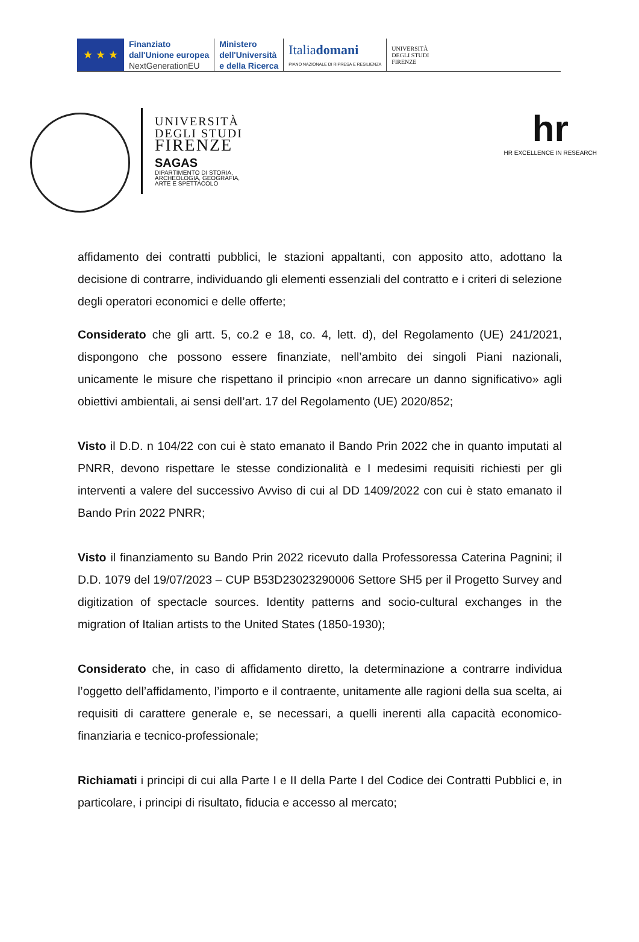★ ★ ★
Finanziato
dall'Unione europea
NextGenerationEU
Ministero
dell'Università
e della Ricerca
Italiadomani
PIANO NAZIONALE DI RIPRESA E RESILIENZA
UNIVERSITÀ
DEGLI STUDI
FIRENZE
UNIVERSITÀ
DEGLI STUDI
FIRENZE
SAGAS
DIPARTIMENTO DI STORIA,
ARCHEOLOGIA, GEOGRAFIA,
ARTE E SPETTACOLO
hr
HR EXCELLENCE IN RESEARCH
affidamento dei contratti pubblici, le stazioni appaltanti, con apposito atto, adottano la decisione di contrarre, individuando gli elementi essenziali del contratto e i criteri di selezione degli operatori economici e delle offerte;
Considerato che gli artt. 5, co.2 e 18, co. 4, lett. d), del Regolamento (UE) 241/2021, dispongono che possono essere finanziate, nell’ambito dei singoli Piani nazionali, unicamente le misure che rispettano il principio «non arrecare un danno significativo» agli obiettivi ambientali, ai sensi dell’art. 17 del Regolamento (UE) 2020/852;
Visto il D.D. n 104/22 con cui è stato emanato il Bando Prin 2022 che in quanto imputati al PNRR, devono rispettare le stesse condizionalità e I medesimi requisiti richiesti per gli interventi a valere del successivo Avviso di cui al DD 1409/2022 con cui è stato emanato il Bando Prin 2022 PNRR;
Visto il finanziamento su Bando Prin 2022 ricevuto dalla Professoressa Caterina Pagnini; il D.D. 1079 del 19/07/2023 – CUP B53D23023290006 Settore SH5 per il Progetto Survey and digitization of spectacle sources. Identity patterns and socio-cultural exchanges in the migration of Italian artists to the United States (1850-1930);
Considerato che, in caso di affidamento diretto, la determinazione a contrarre individua l’oggetto dell’affidamento, l’importo e il contraente, unitamente alle ragioni della sua scelta, ai requisiti di carattere generale e, se necessari, a quelli inerenti alla capacità economico-finanziaria e tecnico-professionale;
Richiamati i principi di cui alla Parte I e II della Parte I del Codice dei Contratti Pubblici e, in particolare, i principi di risultato, fiducia e accesso al mercato;